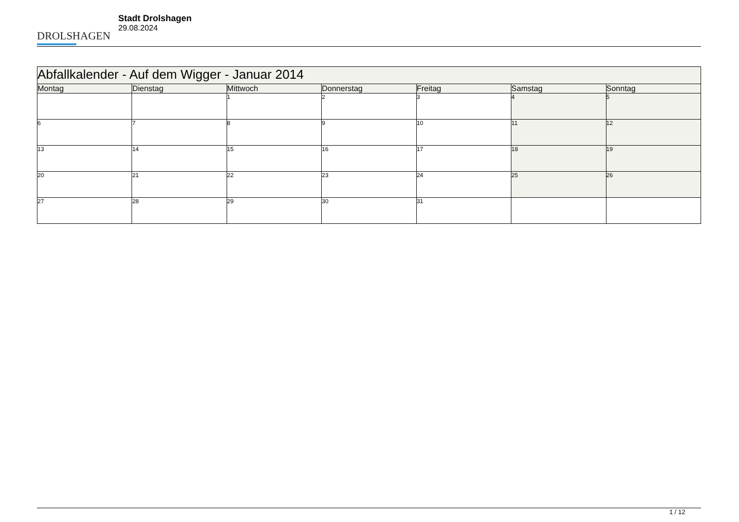DROLSHAGEN
Stadt Drolshagen
29.08.2024
| Abfallkalender - Auf dem Wigger - Januar 2014 | | | | | | |
| --- | --- | --- | --- | --- | --- | --- |
| Montag | Dienstag | Mittwoch | Donnerstag | Freitag | Samstag | Sonntag |
| | | 1 | 2 | 3 | 4 | 5 |
| 6 | 7 | 8 | 9 | 10 | 11 | 12 |
| 13 | 14 | 15 | 16 | 17 | 18 | 19 |
| 20 | 21 | 22 | 23 | 24 | 25 | 26 |
| 27 | 28 | 29 | 30 | 31 | | |
1 / 12